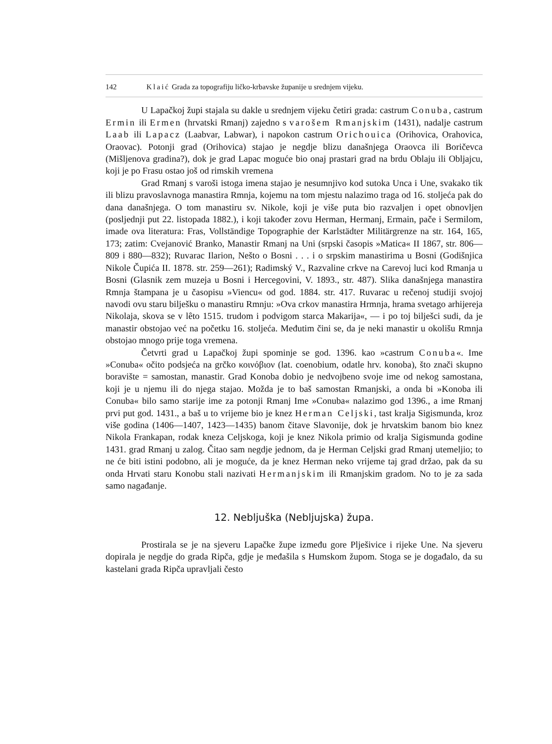142 Klaić Grada za topografiju ličko-krbavske županije u srednjem vijeku.
U Lapačkoj župi stajala su dakle u srednjem vijeku četiri grada: castrum Conuba, castrum Ermin ili Ermen (hrvatski Rmanj) zajedno s varošem Rmanjskim (1431), nadalje castrum Laab ili Lapacz (Laabvar, Labwar), i napokon castrum Orichouica (Orihovica, Orahovica, Oraovac). Potonji grad (Orihovica) stajao je negdje blizu današnjega Oraovca ili Boričevca (Mišljenova gradina?), dok je grad Lapac moguće bio onaj prastari grad na brdu Oblaju ili Obljajcu, koji je po Frasu ostao još od rimskih vremena
Grad Rmanj s varoši istoga imena stajao je nesumnjivo kod sutoka Unca i Une, svakako tik ili blizu pravoslavnoga manastira Rmnja, kojemu na tom mjestu nalazimo traga od 16. stoljeća pak do dana današnjega. O tom manastiru sv. Nikole, koji je više puta bio razvaljen i opet obnovljen (posljednji put 22. listopada 1882.), i koji također zovu Herman, Hermanj, Ermain, pače i Sermilom, imade ova literatura: Fras, Vollständige Topographie der Karlstädter Militärgrenze na str. 164, 165, 173; zatim: Cvejanović Branko, Manastir Rmanj na Uni (srpski časopis »Matica« II 1867, str. 806—809 i 880—832); Ruvarac Ilarion, Nešto o Bosni . . . i o srpskim manastirima u Bosni (Godišnjica Nikole Čupića II. 1878. str. 259—261); Radimský V., Razvaline crkve na Carevoj luci kod Rmanja u Bosni (Glasnik zem muzeja u Bosni i Hercegovini, V. 1893., str. 487). Slika današnjega manastira Rmnja štampana je u časopisu »Viencu« od god. 1884. str. 417. Ruvarac u rečenoj studiji svojoj navodi ovu staru bilješku o manastiru Rmnju: »Ova crkov manastira Hrmnja, hrama svetago arhijereja Nikolaja, skova se v lêto 1515. trudom i podvigom starca Makarija«, — i po toj bilješci sudi, da je manastir obstojao već na početku 16. stoljeća. Međutim čini se, da je neki manastir u okolišu Rmnja obstojao mnogo prije toga vremena.
Četvrti grad u Lapačkoj župi spominje se god. 1396. kao »castrum Conuba«. Ime »Conuba« očito podsjeća na grčko κοινόβιον (lat. coenobium, odatle hrv. konoba), što znači skupno boravište = samostan, manastir. Grad Konoba dobio je nedvojbeno svoje ime od nekog samostana, koji je u njemu ili do njega stajao. Možda je to baš samostan Rmanjski, a onda bi »Konoba ili Conuba« bilo samo starije ime za potonji Rmanj Ime »Conuba« nalazimo god 1396., a ime Rmanj prvi put god. 1431., a baš u to vrijeme bio je knez Herman Celjski, tast kralja Sigismunda, kroz više godina (1406—1407, 1423—1435) banom čitave Slavonije, dok je hrvatskim banom bio knez Nikola Frankapan, rodak kneza Celjskoga, koji je knez Nikola primio od kralja Sigismunda godine 1431. grad Rmanj u zalog. Čitao sam negdje jednom, da je Herman Celjski grad Rmanj utemeljio; to ne će biti istini podobno, ali je moguće, da je knez Herman neko vrijeme taj grad držao, pak da su onda Hrvati staru Konobu stali nazivati Hermanjskim ili Rmanjskim gradom. No to je za sada samo nagađanje.
12. Nebljuška (Nebljujska) župa.
Prostirala se je na sjeveru Lapačke župe između gore Plješivice i rijeke Une. Na sjeveru dopirala je negdje do grada Ripča, gdje je međašila s Humskom župom. Stoga se je događalo, da su kastelani grada Ripča upravljali često